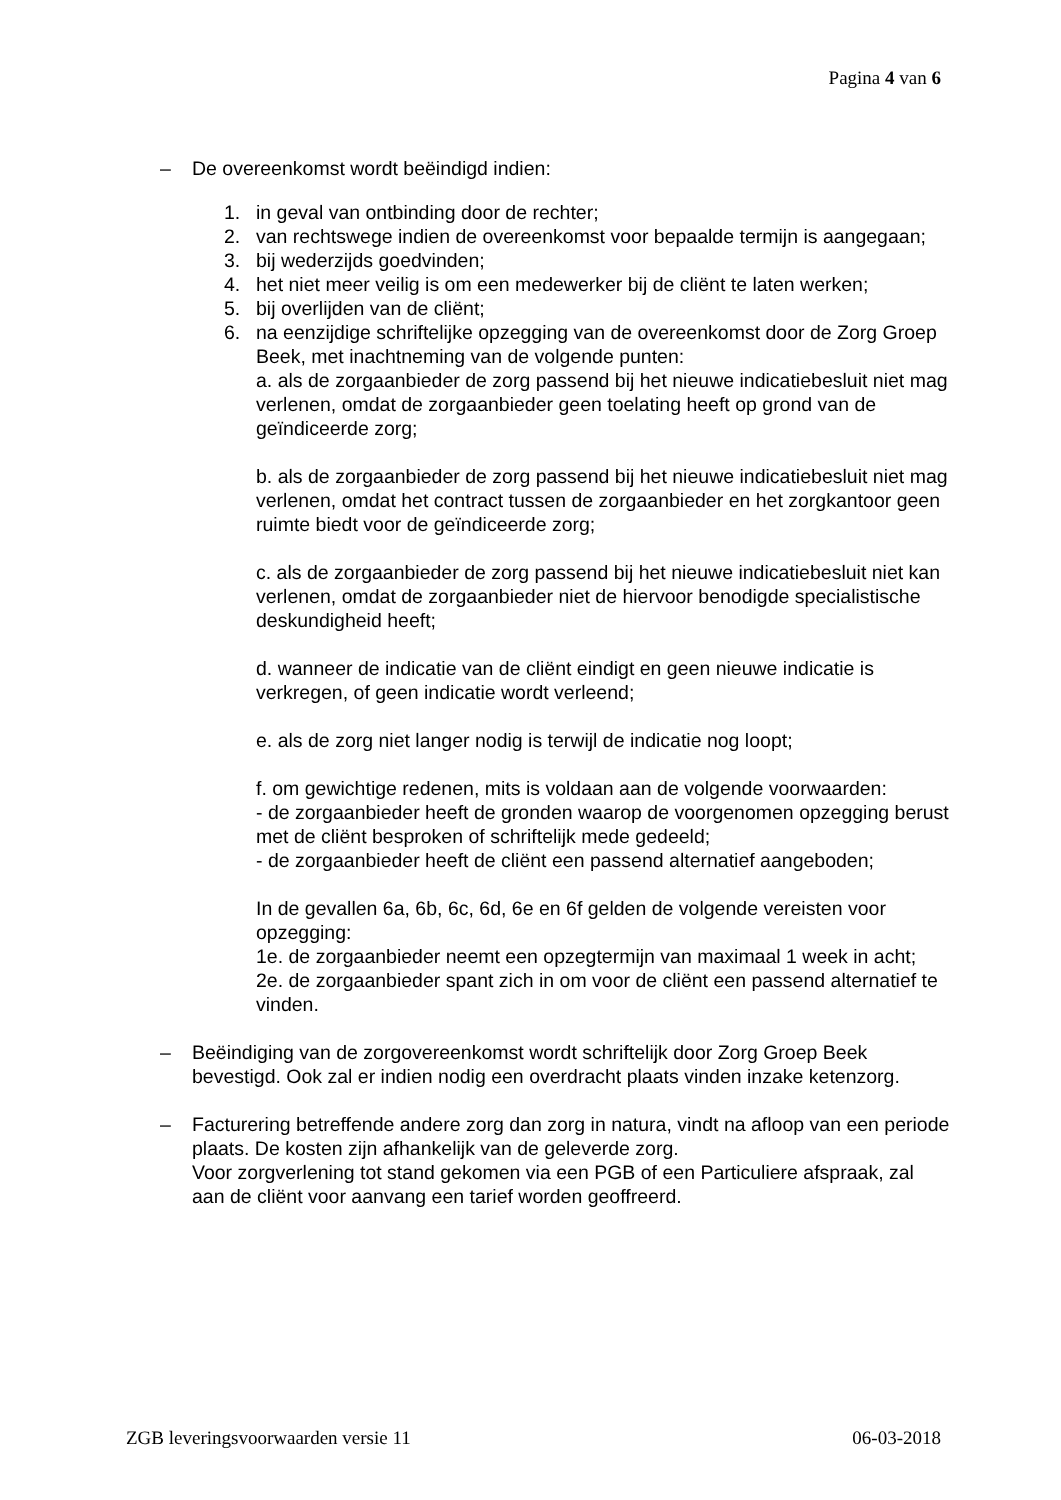Pagina 4 van 6
– De overeenkomst wordt beëindigd indien:
1. in geval van ontbinding door de rechter;
2. van rechtswege indien de overeenkomst voor bepaalde termijn is aangegaan;
3. bij wederzijds goedvinden;
4. het niet meer veilig is om een medewerker bij de cliënt te laten werken;
5. bij overlijden van de cliënt;
6. na eenzijdige schriftelijke opzegging van de overeenkomst door de Zorg Groep Beek, met inachtneming van de volgende punten:
a. als de zorgaanbieder de zorg passend bij het nieuwe indicatiebesluit niet mag verlenen, omdat de zorgaanbieder geen toelating heeft op grond van de geïndiceerde zorg;
b. als de zorgaanbieder de zorg passend bij het nieuwe indicatiebesluit niet mag verlenen, omdat het contract tussen de zorgaanbieder en het zorgkantoor geen ruimte biedt voor de geïndiceerde zorg;
c. als de zorgaanbieder de zorg passend bij het nieuwe indicatiebesluit niet kan verlenen, omdat de zorgaanbieder niet de hiervoor benodigde specialistische deskundigheid heeft;
d. wanneer de indicatie van de cliënt eindigt en geen nieuwe indicatie is verkregen, of geen indicatie wordt verleend;
e. als de zorg niet langer nodig is terwijl de indicatie nog loopt;
f. om gewichtige redenen, mits is voldaan aan de volgende voorwaarden:
- de zorgaanbieder heeft de gronden waarop de voorgenomen opzegging berust met de cliënt besproken of schriftelijk mede gedeeld;
- de zorgaanbieder heeft de cliënt een passend alternatief aangeboden;
In de gevallen 6a, 6b, 6c, 6d, 6e en 6f gelden de volgende vereisten voor opzegging:
1e. de zorgaanbieder neemt een opzegtermijn van maximaal 1 week in acht;
2e. de zorgaanbieder spant zich in om voor de cliënt een passend alternatief te vinden.
– Beëindiging van de zorgovereenkomst wordt schriftelijk door Zorg Groep Beek bevestigd. Ook zal er indien nodig een overdracht plaats vinden inzake ketenzorg.
– Facturering betreffende andere zorg dan zorg in natura, vindt na afloop van een periode plaats. De kosten zijn afhankelijk van de geleverde zorg.
Voor zorgverlening tot stand gekomen via een PGB of een Particuliere afspraak, zal aan de cliënt voor aanvang een tarief worden geoffreerd.
ZGB leveringsvoorwaarden versie 11 06-03-2018